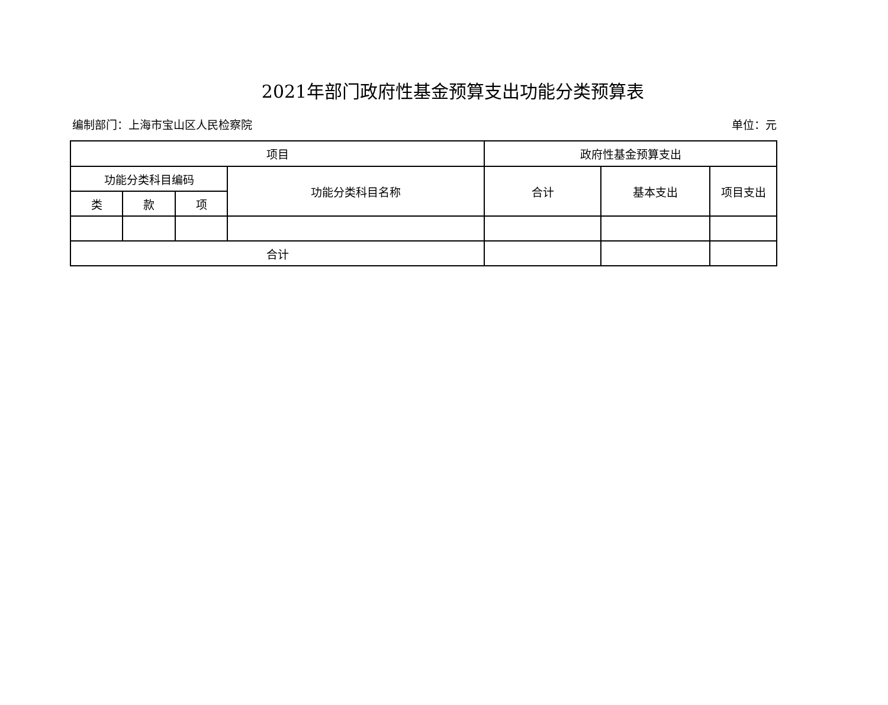2021年部门政府性基金预算支出功能分类预算表
编制部门：上海市宝山区人民检察院 单位：元
| 项目 | | | | 政府性基金预算支出 | | |
| --- | --- | --- | --- | --- | --- | --- |
| 功能分类科目编码 | | | 功能分类科目名称 | 合计 | 基本支出 | 项目支出 |
| 类 | 款 | 项 | | | | |
| 合计 | | | | | | |